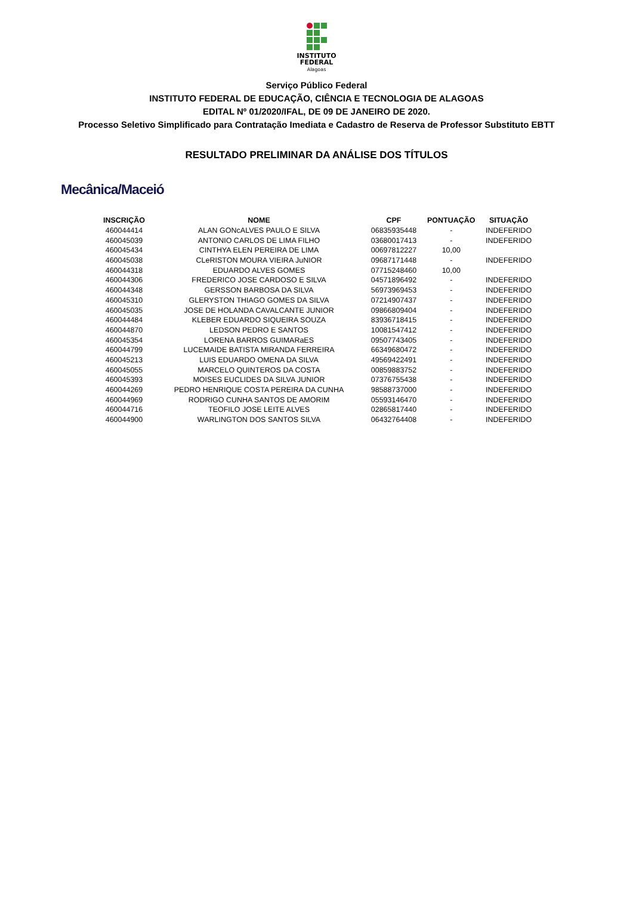INSTITUTO
FEDERAL
Alagoas
Serviço Público Federal
INSTITUTO FEDERAL DE EDUCAÇÃO, CIÊNCIA E TECNOLOGIA DE ALAGOAS
EDITAL Nº 01/2020/IFAL, DE 09 DE JANEIRO DE 2020.
Processo Seletivo Simplificado para Contratação Imediata e Cadastro de Reserva de Professor Substituto EBTT
RESULTADO PRELIMINAR DA ANÁLISE DOS TÍTULOS
Mecânica/Maceió
| INSCRIÇÃO | NOME | CPF | PONTUAÇÃO | SITUAÇÃO |
| --- | --- | --- | --- | --- |
| 460044414 | ALAN GONcALVES PAULO E SILVA | 06835935448 | - | INDEFERIDO |
| 460045039 | ANTONIO CARLOS DE LIMA FILHO | 03680017413 | - | INDEFERIDO |
| 460045434 | CINTHYA ELEN PEREIRA DE LIMA | 00697812227 | 10,00 | |
| 460045038 | CLeRISTON MOURA VIEIRA JuNIOR | 09687171448 | - | INDEFERIDO |
| 460044318 | EDUARDO ALVES GOMES | 07715248460 | 10,00 | |
| 460044306 | FREDERICO JOSE CARDOSO E SILVA | 04571896492 | - | INDEFERIDO |
| 460044348 | GERSSON BARBOSA DA SILVA | 56973969453 | - | INDEFERIDO |
| 460045310 | GLERYSTON THIAGO GOMES DA SILVA | 07214907437 | - | INDEFERIDO |
| 460045035 | JOSE DE HOLANDA CAVALCANTE JUNIOR | 09866809404 | - | INDEFERIDO |
| 460044484 | KLEBER EDUARDO SIQUEIRA SOUZA | 83936718415 | - | INDEFERIDO |
| 460044870 | LEDSON PEDRO E SANTOS | 10081547412 | - | INDEFERIDO |
| 460045354 | LORENA BARROS GUIMARaES | 09507743405 | - | INDEFERIDO |
| 460044799 | LUCEMAIDE BATISTA MIRANDA FERREIRA | 66349680472 | - | INDEFERIDO |
| 460045213 | LUIS EDUARDO OMENA DA SILVA | 49569422491 | - | INDEFERIDO |
| 460045055 | MARCELO QUINTEROS DA COSTA | 00859883752 | - | INDEFERIDO |
| 460045393 | MOISES EUCLIDES DA SILVA JUNIOR | 07376755438 | - | INDEFERIDO |
| 460044269 | PEDRO HENRIQUE COSTA PEREIRA DA CUNHA | 98588737000 | - | INDEFERIDO |
| 460044969 | RODRIGO CUNHA SANTOS DE AMORIM | 05593146470 | - | INDEFERIDO |
| 460044716 | TEOFILO JOSE LEITE ALVES | 02865817440 | - | INDEFERIDO |
| 460044900 | WARLINGTON DOS SANTOS SILVA | 06432764408 | - | INDEFERIDO |